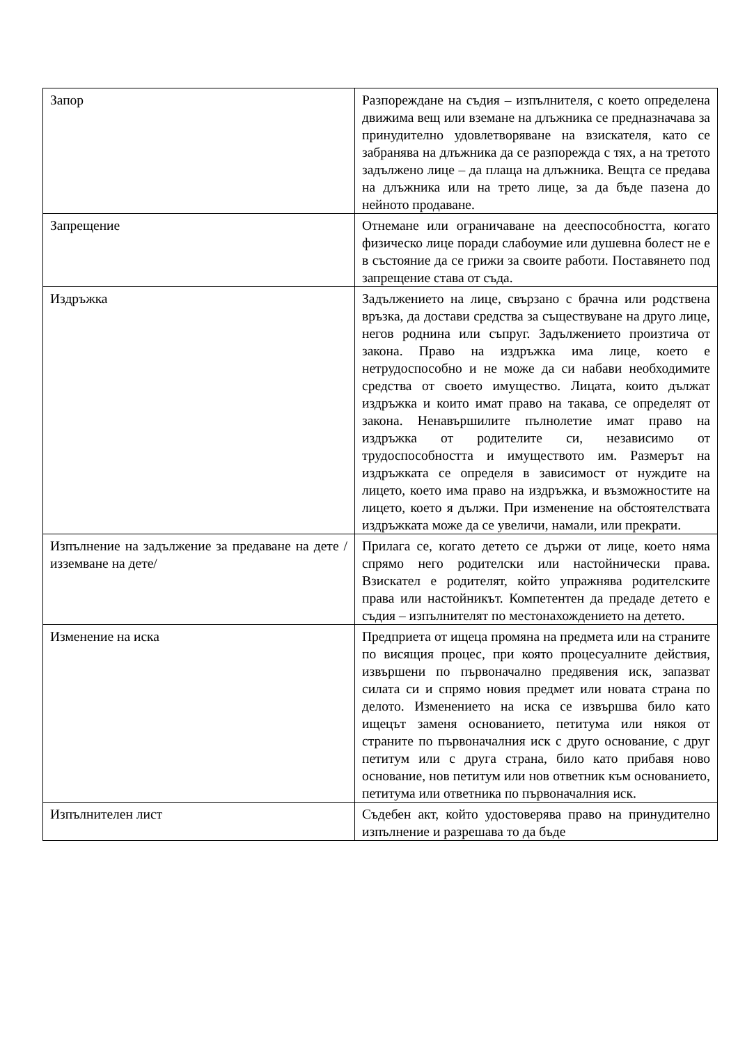| Запор | Разпореждане на съдия – изпълнителя, с което определена движима вещ или вземане на длъжника се предназначава за принудително удовлетворяване на взискателя, като се забранява на длъжника да се разпорежда с тях, а на третото задължено лице – да плаща на длъжника. Вещта се предава на длъжника или на трето лице, за да бъде пазена до нейното продаване. |
| Запрещение | Отнемане или ограничаване на дееспособността, когато физическо лице поради слабоумие или душевна болест не е в състояние да се грижи за своите работи. Поставянето под запрещение става от съда. |
| Издръжка | Задължението на лице, свързано с брачна или родствена връзка, да достави средства за съществуване на друго лице, негов роднина или съпруг. Задължението произтича от закона. Право на издръжка има лице, което е нетрудоспособно и не може да си набави необходимите средства от своето имущество. Лицата, които дължат издръжка и които имат право на такава, се определят от закона. Ненавършилите пълнолетие имат право на издръжка от родителите си, независимо от трудоспособността и имуществото им. Размерът на издръжката се определя в зависимост от нуждите на лицето, което има право на издръжка, и възможностите на лицето, което я дължи. При изменение на обстоятелствата издръжката може да се увеличи, намали, или прекрати. |
| Изпълнение на задължение за предаване на дете /изземване на дете/ | Прилага се, когато детето се държи от лице, което няма спрямо него родителски или настойнически права. Взискател е родителят, който упражнява родителските права или настойникът. Компетентен да предаде детето е съдия – изпълнителят по местонахождението на детето. |
| Изменение на иска | Предприета от ищеца промяна на предмета или на страните по висящия процес, при която процесуалните действия, извършени по първоначално предявения иск, запазват силата си и спрямо новия предмет или новата страна по делото. Изменението на иска се извършва било като ищецът заменя основанието, петитума или някоя от страните по първоначалния иск с друго основание, с друг петитум или с друга страна, било като прибавя ново основание, нов петитум или нов ответник към основанието, петитума или ответника по първоначалния иск. |
| Изпълнителен лист | Съдебен акт, който удостоверява право на принудително изпълнение и разрешава то да бъде |